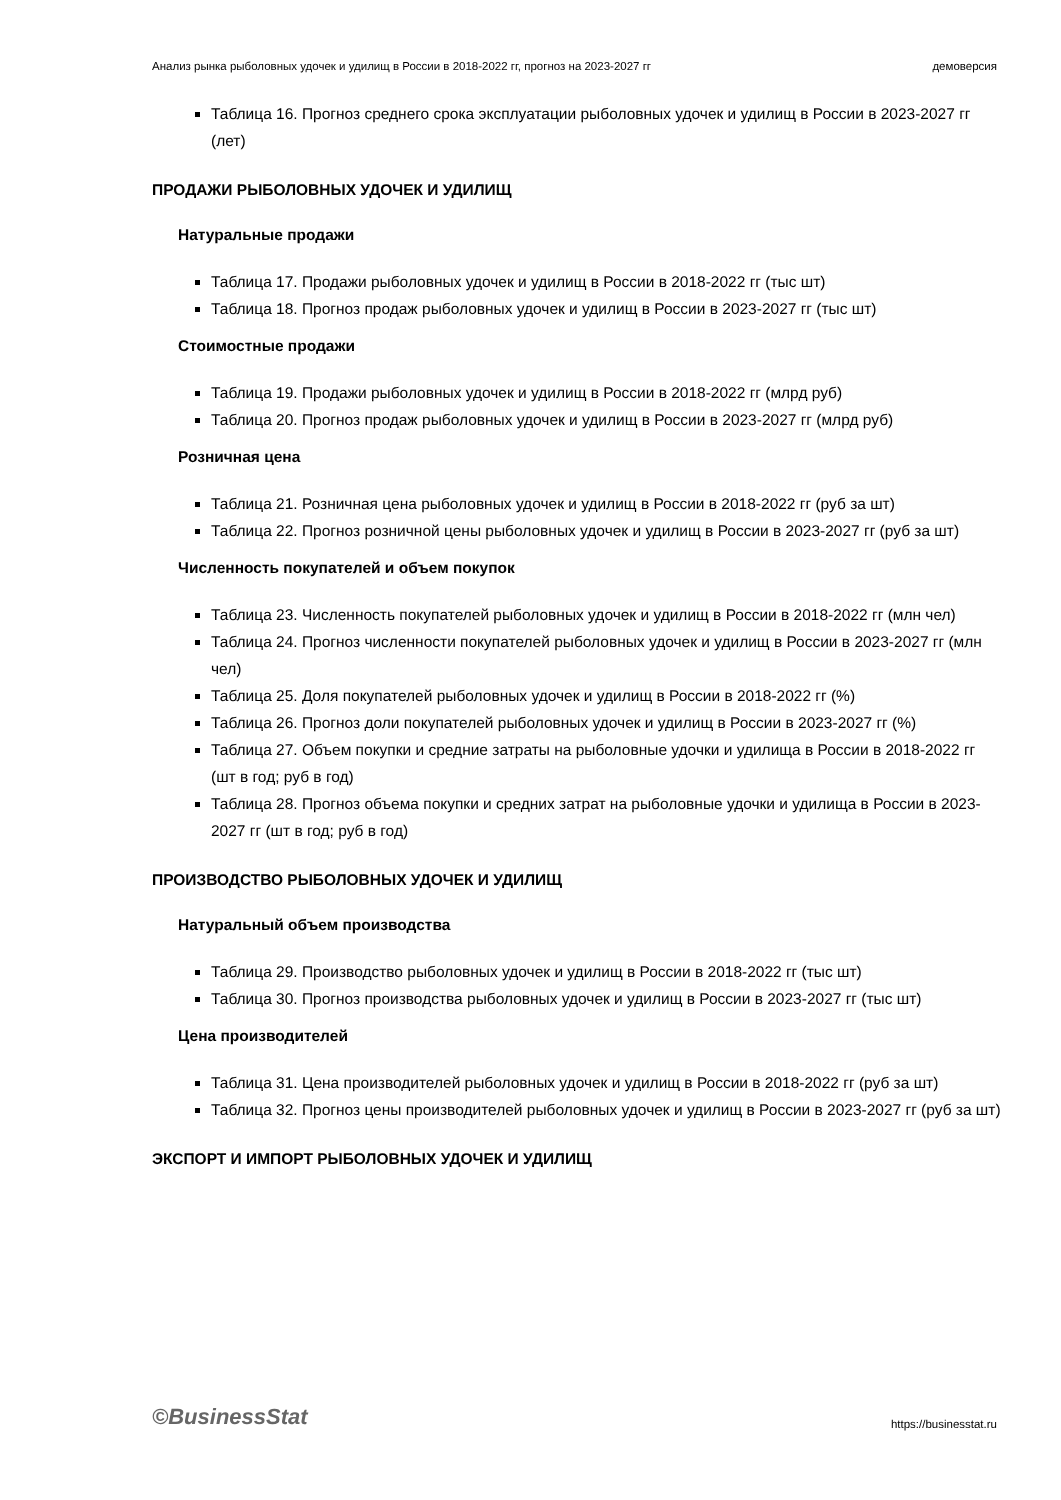Анализ рынка рыболовных удочек и удилищ в России в 2018-2022 гг, прогноз на 2023-2027 гг демоверсия
Таблица 16. Прогноз среднего срока эксплуатации рыболовных удочек и удилищ в России в 2023-2027 гг (лет)
ПРОДАЖИ РЫБОЛОВНЫХ УДОЧЕК И УДИЛИЩ
Натуральные продажи
Таблица 17. Продажи рыболовных удочек и удилищ в России в 2018-2022 гг (тыс шт)
Таблица 18. Прогноз продаж рыболовных удочек и удилищ в России в 2023-2027 гг (тыс шт)
Стоимостные продажи
Таблица 19. Продажи рыболовных удочек и удилищ в России в 2018-2022 гг (млрд руб)
Таблица 20. Прогноз продаж рыболовных удочек и удилищ в России в 2023-2027 гг (млрд руб)
Розничная цена
Таблица 21. Розничная цена рыболовных удочек и удилищ в России в 2018-2022 гг (руб за шт)
Таблица 22. Прогноз розничной цены рыболовных удочек и удилищ в России в 2023-2027 гг (руб за шт)
Численность покупателей и объем покупок
Таблица 23. Численность покупателей рыболовных удочек и удилищ в России в 2018-2022 гг (млн чел)
Таблица 24. Прогноз численности покупателей рыболовных удочек и удилищ в России в 2023-2027 гг (млн чел)
Таблица 25. Доля покупателей рыболовных удочек и удилищ в России в 2018-2022 гг (%)
Таблица 26. Прогноз доли покупателей рыболовных удочек и удилищ в России в 2023-2027 гг (%)
Таблица 27. Объем покупки и средние затраты на рыболовные удочки и удилища в России в 2018-2022 гг (шт в год; руб в год)
Таблица 28. Прогноз объема покупки и средних затрат на рыболовные удочки и удилища в России в 2023-2027 гг (шт в год; руб в год)
ПРОИЗВОДСТВО РЫБОЛОВНЫХ УДОЧЕК И УДИЛИЩ
Натуральный объем производства
Таблица 29. Производство рыболовных удочек и удилищ в России в 2018-2022 гг (тыс шт)
Таблица 30. Прогноз производства рыболовных удочек и удилищ в России в 2023-2027 гг (тыс шт)
Цена производителей
Таблица 31. Цена производителей рыболовных удочек и удилищ в России в 2018-2022 гг (руб за шт)
Таблица 32. Прогноз цены производителей рыболовных удочек и удилищ в России в 2023-2027 гг (руб за шт)
ЭКСПОРТ И ИМПОРТ РЫБОЛОВНЫХ УДОЧЕК И УДИЛИЩ
©BusinessStat https://businesstat.ru